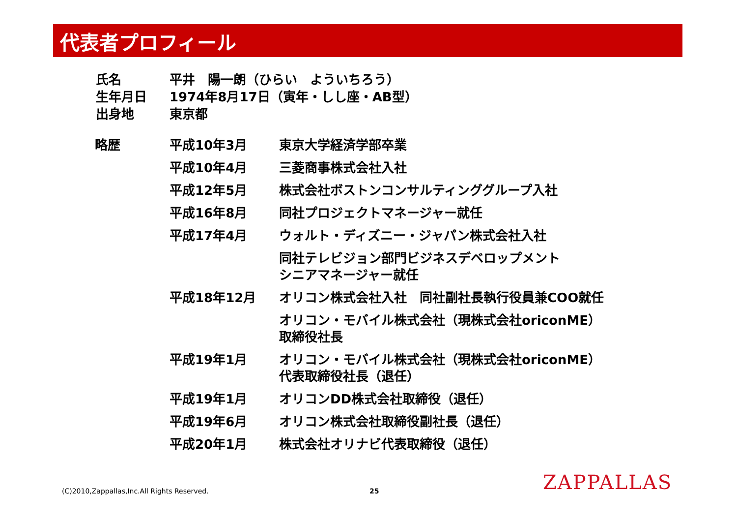代表者プロフィール
| 氏名 | 平井 陽一朗（ひらい よういちろう） |
| 生年月日 | 1974年8月17日（寅年・しし座・AB型） |
| 出身地 | 東京都 |
| 略歴 | 平成10年3月 | 東京大学経済学部卒業 |
| | 平成10年4月 | 三菱商事株式会社入社 |
| | 平成12年5月 | 株式会社ボストンコンサルティンググループ入社 |
| | 平成16年8月 | 同社プロジェクトマネージャー就任 |
| | 平成17年4月 | ウォルト・ディズニー・ジャパン株式会社入社 |
| | | 同社テレビジョン部門ビジネスデベロップメント シニアマネージャー就任 |
| | 平成18年12月 | オリコン株式会社入社 同社副社長執行役員兼COO就任 |
| | | オリコン・モバイル株式会社（現株式会社oriconME） 取締役社長 |
| | 平成19年1月 | オリコン・モバイル株式会社（現株式会社oriconME） 代表取締役社長（退任） |
| | 平成19年1月 | オリコンDD株式会社取締役（退任） |
| | 平成19年6月 | オリコン株式会社取締役副社長（退任） |
| | 平成20年1月 | 株式会社オリナビ代表取締役（退任） |
(C)2010,Zappallas,Inc.All Rights Reserved.
25 ZAPPALLAS